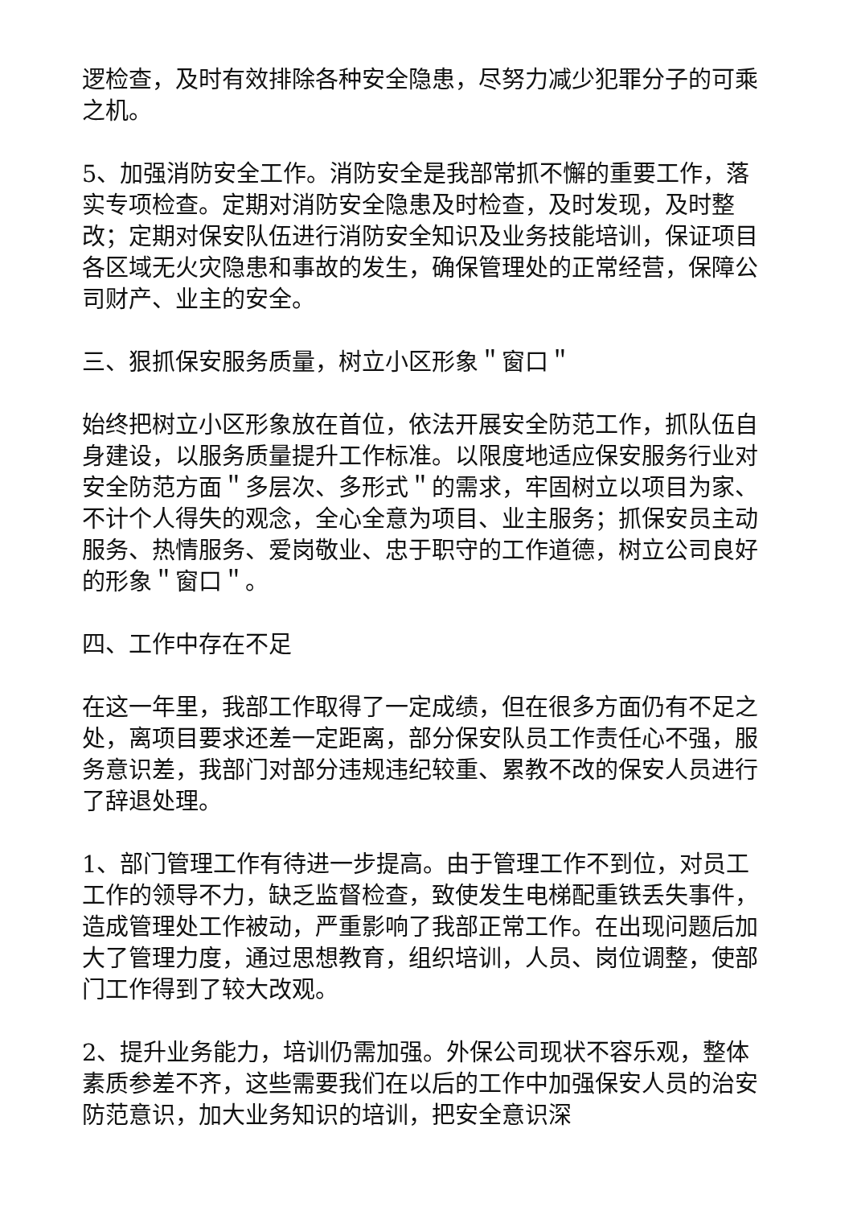逻检查，及时有效排除各种安全隐患，尽努力减少犯罪分子的可乘之机。
5、加强消防安全工作。消防安全是我部常抓不懈的重要工作，落实专项检查。定期对消防安全隐患及时检查，及时发现，及时整改；定期对保安队伍进行消防安全知识及业务技能培训，保证项目各区域无火灾隐患和事故的发生，确保管理处的正常经营，保障公司财产、业主的安全。
三、狠抓保安服务质量，树立小区形象＂窗口＂
始终把树立小区形象放在首位，依法开展安全防范工作，抓队伍自身建设，以服务质量提升工作标准。以限度地适应保安服务行业对安全防范方面＂多层次、多形式＂的需求，牢固树立以项目为家、不计个人得失的观念，全心全意为项目、业主服务；抓保安员主动服务、热情服务、爱岗敬业、忠于职守的工作道德，树立公司良好的形象＂窗口＂。
四、工作中存在不足
在这一年里，我部工作取得了一定成绩，但在很多方面仍有不足之处，离项目要求还差一定距离，部分保安队员工作责任心不强，服务意识差，我部门对部分违规违纪较重、累教不改的保安人员进行了辞退处理。
1、部门管理工作有待进一步提高。由于管理工作不到位，对员工工作的领导不力，缺乏监督检查，致使发生电梯配重铁丢失事件，造成管理处工作被动，严重影响了我部正常工作。在出现问题后加大了管理力度，通过思想教育，组织培训，人员、岗位调整，使部门工作得到了较大改观。
2、提升业务能力，培训仍需加强。外保公司现状不容乐观，整体素质参差不齐，这些需要我们在以后的工作中加强保安人员的治安防范意识，加大业务知识的培训，把安全意识深